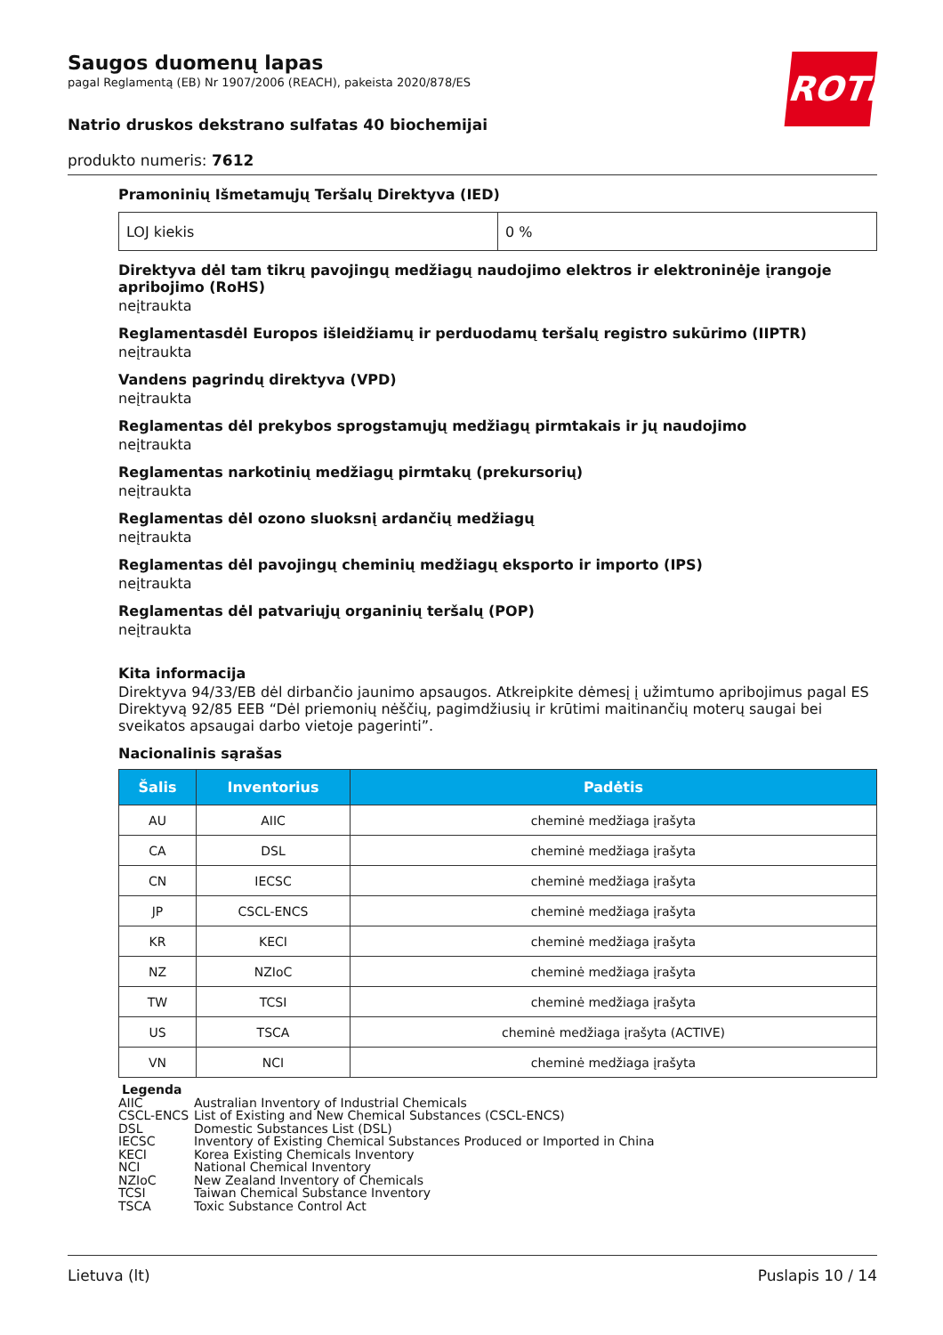ROTH
Saugos duomenų lapas
pagal Reglamentą (EB) Nr 1907/2006 (REACH), pakeista 2020/878/ES
Natrio druskos dekstrano sulfatas 40 biochemijai
produkto numeris: 7612
Pramoninių Išmetamųjų Teršalų Direktyva (IED)
| LOJ kiekis | 0 % |
Direktyva dėl tam tikrų pavojingų medžiagų naudojimo elektros ir elektroninėje įrangoje apribojimo (RoHS)
neįtraukta
Reglamentasdėl Europos išleidžiamų ir perduodamų teršalų registro sukūrimo (IIPTR)
neįtraukta
Vandens pagrindų direktyva (VPD)
neįtraukta
Reglamentas dėl prekybos sprogstamųjų medžiagų pirmtakais ir jų naudojimo
neįtraukta
Reglamentas narkotinių medžiagų pirmtakų (prekursorių)
neįtraukta
Reglamentas dėl ozono sluoksnį ardančių medžiagų
neįtraukta
Reglamentas dėl pavojingų cheminių medžiagų eksporto ir importo (IPS)
neįtraukta
Reglamentas dėl patvariųjų organinių teršalų (POP)
neįtraukta
Kita informacija
Direktyva 94/33/EB dėl dirbančio jaunimo apsaugos. Atkreipkite dėmesį į užimtumo apribojimus pagal ES Direktyvą 92/85 EEB “Dėl priemonių nėščių, pagimdžiusių ir krūtimi maitinančių moterų saugai bei sveikatos apsaugai darbo vietoje pagerinti”.
Nacionalinis sąrašas
| Šalis | Inventorius | Padėtis |
| --- | --- | --- |
| AU | AIIC | cheminė medžiaga įrašyta |
| CA | DSL | cheminė medžiaga įrašyta |
| CN | IECSC | cheminė medžiaga įrašyta |
| JP | CSCL-ENCS | cheminė medžiaga įrašyta |
| KR | KECI | cheminė medžiaga įrašyta |
| NZ | NZIoC | cheminė medžiaga įrašyta |
| TW | TCSI | cheminė medžiaga įrašyta |
| US | TSCA | cheminė medžiaga įrašyta (ACTIVE) |
| VN | NCI | cheminė medžiaga įrašyta |
Legenda
AIIC Australian Inventory of Industrial Chemicals
CSCL-ENCS List of Existing and New Chemical Substances (CSCL-ENCS)
DSL Domestic Substances List (DSL)
IECSC Inventory of Existing Chemical Substances Produced or Imported in China
KECI Korea Existing Chemicals Inventory
NCI National Chemical Inventory
NZIoC New Zealand Inventory of Chemicals
TCSI Taiwan Chemical Substance Inventory
TSCA Toxic Substance Control Act
Lietuva (lt) Puslapis 10 / 14